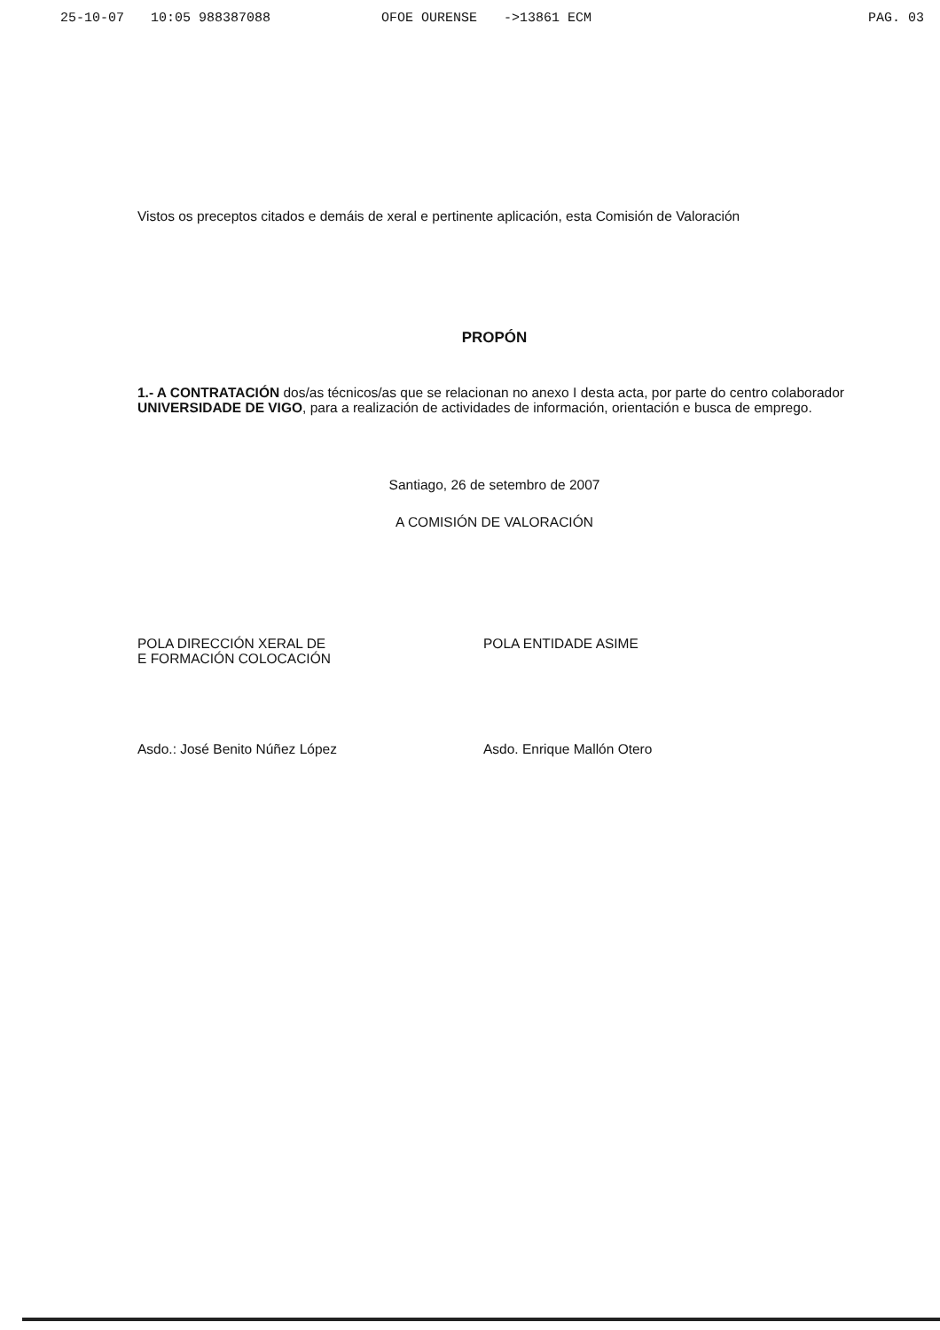25-10-07 10:05 988387088 OFOE OURENSE ->13861 ECM PAG. 03
Vistos os preceptos citados e demáis de xeral e pertinente aplicación, esta Comisión de Valoración
PROPÓN
1.- A CONTRATACIÓN dos/as técnicos/as que se relacionan no anexo I desta acta, por parte do centro colaborador UNIVERSIDADE DE VIGO, para a realización de actividades de información, orientación e busca de emprego.
Santiago, 26 de setembro de 2007
A COMISIÓN DE VALORACIÓN
POLA DIRECCIÓN XERAL DE
E FORMACIÓN COLOCACIÓN
Asdo.: José Benito Núñez López
POLA ENTIDADE ASIME
Asdo. Enrique Mallón Otero